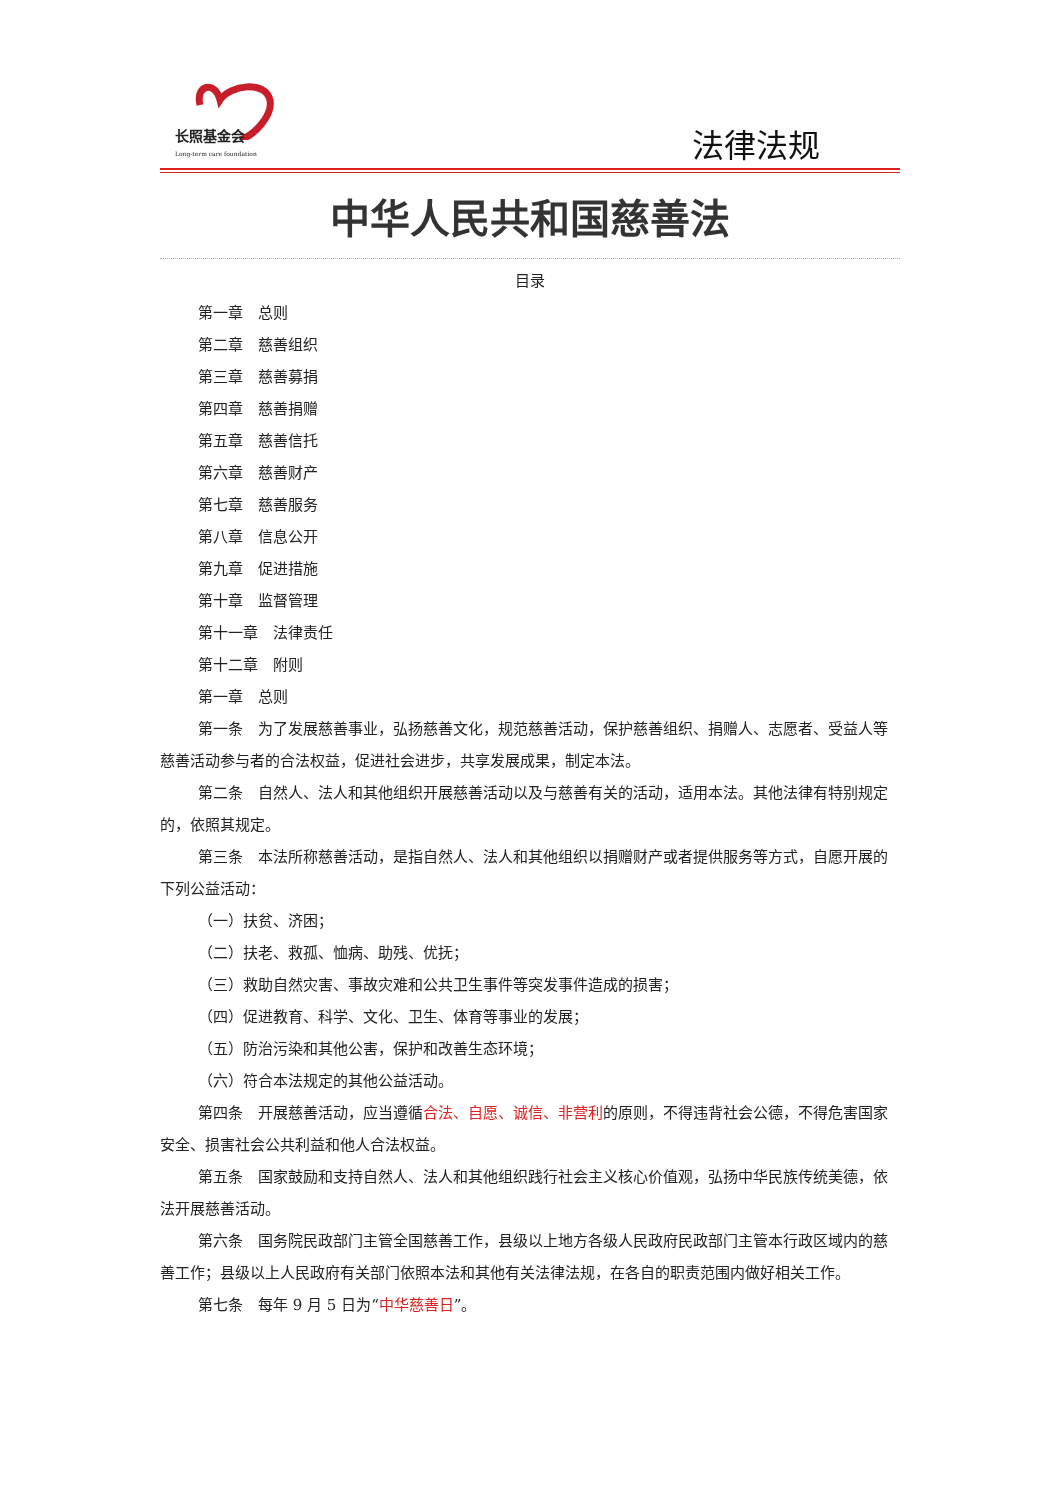长照基金会
Long-term care foundation
法律法规
中华人民共和国慈善法
目录
第一章　总则
第二章　慈善组织
第三章　慈善募捐
第四章　慈善捐赠
第五章　慈善信托
第六章　慈善财产
第七章　慈善服务
第八章　信息公开
第九章　促进措施
第十章　监督管理
第十一章　法律责任
第十二章　附则
第一章　总则
第一条　为了发展慈善事业，弘扬慈善文化，规范慈善活动，保护慈善组织、捐赠人、志愿者、受益人等慈善活动参与者的合法权益，促进社会进步，共享发展成果，制定本法。
第二条　自然人、法人和其他组织开展慈善活动以及与慈善有关的活动，适用本法。其他法律有特别规定的，依照其规定。
第三条　本法所称慈善活动，是指自然人、法人和其他组织以捐赠财产或者提供服务等方式，自愿开展的下列公益活动：
（一）扶贫、济困；
（二）扶老、救孤、恤病、助残、优抚；
（三）救助自然灾害、事故灾难和公共卫生事件等突发事件造成的损害；
（四）促进教育、科学、文化、卫生、体育等事业的发展；
（五）防治污染和其他公害，保护和改善生态环境；
（六）符合本法规定的其他公益活动。
第四条　开展慈善活动，应当遵循合法、自愿、诚信、非营利的原则，不得违背社会公德，不得危害国家安全、损害社会公共利益和他人合法权益。
第五条　国家鼓励和支持自然人、法人和其他组织践行社会主义核心价值观，弘扬中华民族传统美德，依法开展慈善活动。
第六条　国务院民政部门主管全国慈善工作，县级以上地方各级人民政府民政部门主管本行政区域内的慈善工作；县级以上人民政府有关部门依照本法和其他有关法律法规，在各自的职责范围内做好相关工作。
第七条　每年 9 月 5 日为“中华慈善日”。